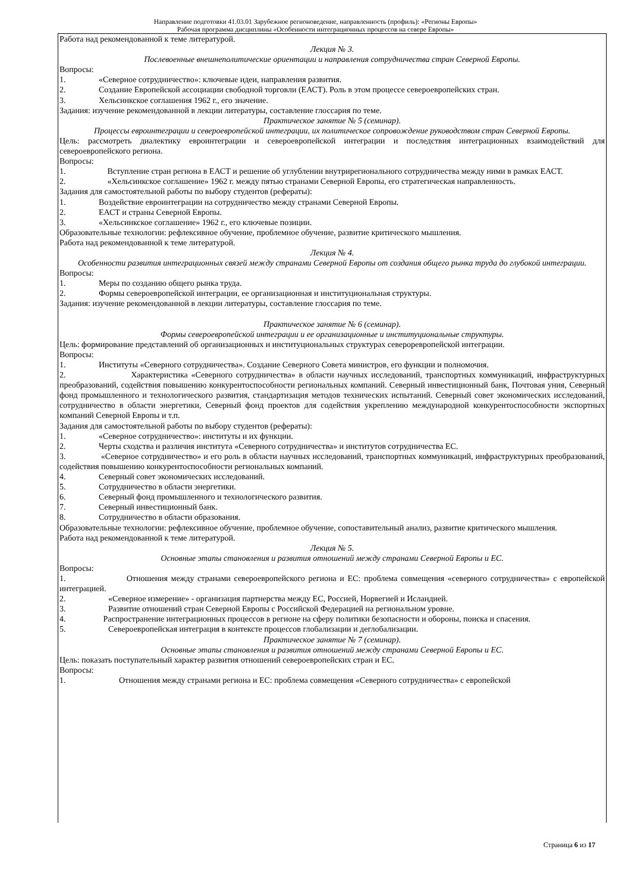Направление подготовки 41.03.01 Зарубежное регионоведение, направленность (профиль): «Регионы Европы»
Рабочая программа дисциплины «Особенности интеграционных процессов на севере Европы»
Работа над рекомендованной к теме литературой.
Лекция № 3.
Послевоенные внешнеполитические ориентации и направления сотрудничества стран Северной Европы.
Вопросы:
1. «Северное сотрудничество»: ключевые идеи, направления развития.
2. Создание Европейской ассоциации свободной торговли (ЕАСТ). Роль в этом процессе североевропейских стран.
3. Хельсинкское соглашения 1962 г., его значение.
Задания: изучение рекомендованной в лекции литературы, составление глоссария по теме.
Практическое занятие № 5 (семинар).
Процессы евроинтеграции и североевропейской интеграции, их политическое сопровождение руководством стран Северной Европы.
Цель: рассмотреть диалектику евроинтеграции и североевропейской интеграции и последствия интеграционных взаимодействий для североевропейского региона.
Вопросы:
1. Вступление стран региона в ЕАСТ и решение об углублении внутрирегионального сотрудничества между ними в рамках ЕАСТ.
2. «Хельсинкское соглашение» 1962 г. между пятью странами Северной Европы, его стратегическая направленность.
Задания для самостоятельной работы по выбору студентов (рефераты):
1. Воздействие евроинтеграции на сотрудничество между странами Северной Европы.
2. ЕАСТ и страны Северной Европы.
3. «Хельсинкское соглашение» 1962 г., его ключевые позиции.
Образовательные технологии: рефлексивное обучение, проблемное обучение, развитие критического мышления.
Работа над рекомендованной к теме литературой.
Лекция № 4.
Особенности развития интеграционных связей между странами Северной Европы от создания общего рынка труда до глубокой интеграции.
Вопросы:
1. Меры по созданию общего рынка труда.
2. Формы североевропейской интеграции, ее организационная и институциональная структуры.
Задания: изучение рекомендованной в лекции литературы, составление глоссария по теме.
Практическое занятие № 6 (семинар).
Формы североевропейской интеграции и ее организационные и институциональные структуры.
Цель: формирование представлений об организационных и институциональных структурах североревропейской интеграции.
Вопросы:
1. Институты «Северного сотрудничества». Создание Северного Совета министров, его функции и полномочия.
2. Характеристика «Северного сотрудничества» в области научных исследований, транспортных коммуникаций, инфраструктурных преобразований, содействия повышению конкурентоспособности региональных компаний. Северный инвестиционный банк, Почтовая уния, Северный фонд промышленного и технологического развития, стандартизация методов технических испытаний. Северный совет экономических исследований, сотрудничество в области энергетики, Северный фонд проектов для содействия укреплению международной конкурентоспособности экспортных компаний Северной Европы и т.п.
Задания для самостоятельной работы по выбору студентов (рефераты):
1. «Северное сотрудничество»: институты и их функции.
2. Черты сходства и различия института «Северного сотрудничества» и институтов сотрудничества ЕС.
3. «Северное сотрудничество» и его роль в области научных исследований, транспортных коммуникаций, инфраструктурных преобразований, содействия повышению конкурентоспособности региональных компаний.
4. Северный совет экономических исследований.
5. Сотрудничество в области энергетики.
6. Северный фонд промышленного и технологического развития.
7. Северный инвестиционный банк.
8. Сотрудничество в области образования.
Образовательные технологии: рефлексивное обучение, проблемное обучение, сопоставительный анализ, развитие критического мышления.
Работа над рекомендованной к теме литературой.
Лекция № 5.
Основные этапы становления и развития отношений между странами Северной Европы и ЕС.
Вопросы:
1. Отношения между странами североевропейского региона и ЕС: проблема совмещения «северного сотрудничества» с европейской интеграцией.
2. «Северное измерение» - организация партнерства между ЕС, Россией, Норвегией и Исландией.
3. Развитие отношений стран Северной Европы с Российской Федерацией на региональном уровне.
4. Распространение интеграционных процессов в регионе на сферу политики безопасности и обороны, поиска и спасения.
5. Североевропейская интеграция в контексте процессов глобализации и деглобализации.
Практическое занятие № 7 (семинар).
Основные этапы становления и развития отношений между странами Северной Европы и ЕС.
Цель: показать поступательный характер развития отношений североевропейских стран и ЕС.
Вопросы:
1. Отношения между странами региона и ЕС: проблема совмещения «Северного сотрудничества» с европейской
Страница 6 из 17